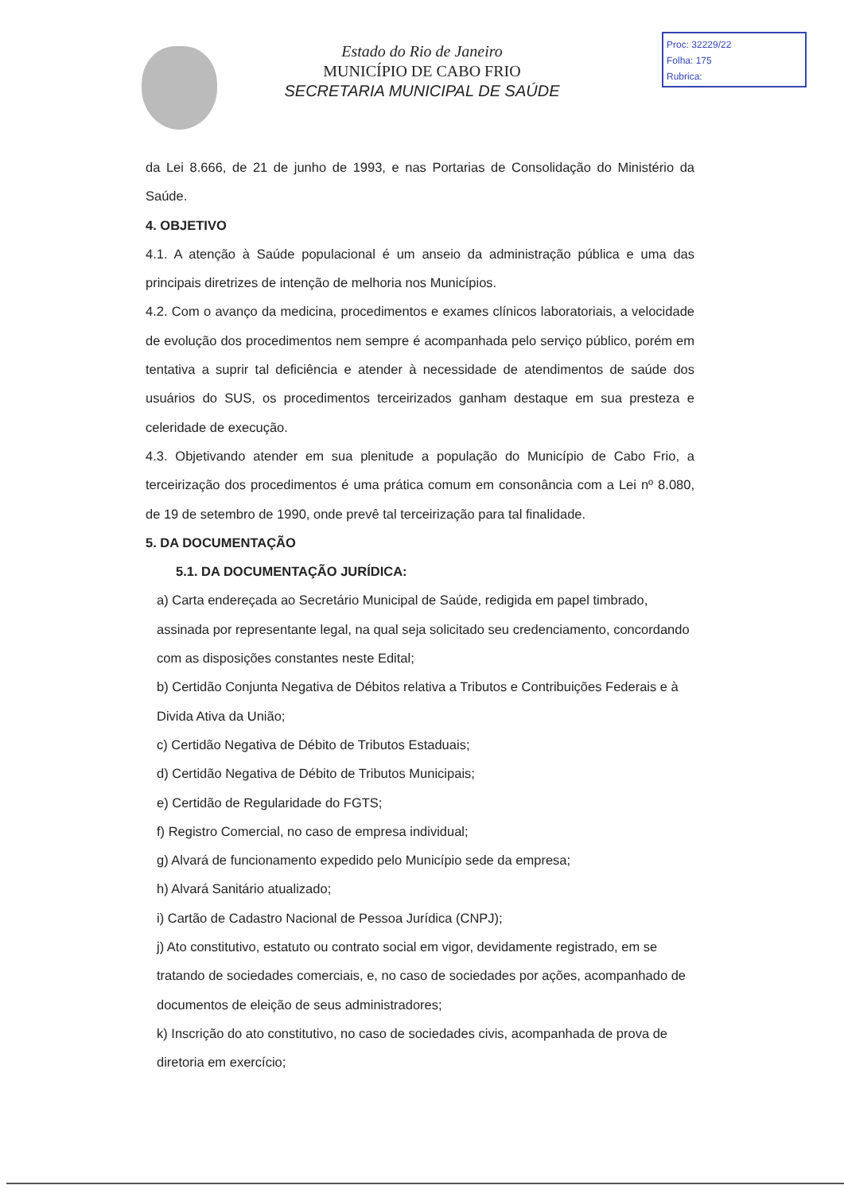Estado do Rio de Janeiro
MUNICÍPIO DE CABO FRIO
SECRETARIA MUNICIPAL DE SAÚDE
Proc: 32229/22
Folha: 175
Rubrica:
da Lei 8.666, de 21 de junho de 1993, e nas Portarias de Consolidação do Ministério da Saúde.
4. OBJETIVO
4.1. A atenção à Saúde populacional é um anseio da administração pública e uma das principais diretrizes de intenção de melhoria nos Municípios.
4.2. Com o avanço da medicina, procedimentos e exames clínicos laboratoriais, a velocidade de evolução dos procedimentos nem sempre é acompanhada pelo serviço público, porém em tentativa a suprir tal deficiência e atender à necessidade de atendimentos de saúde dos usuários do SUS, os procedimentos terceirizados ganham destaque em sua presteza e celeridade de execução.
4.3. Objetivando atender em sua plenitude a população do Município de Cabo Frio, a terceirização dos procedimentos é uma prática comum em consonância com a Lei nº 8.080, de 19 de setembro de 1990, onde prevê tal terceirização para tal finalidade.
5. DA DOCUMENTAÇÃO
5.1. DA DOCUMENTAÇÃO JURÍDICA:
a) Carta endereçada ao Secretário Municipal de Saúde, redigida em papel timbrado, assinada por representante legal, na qual seja solicitado seu credenciamento, concordando com as disposições constantes neste Edital;
b) Certidão Conjunta Negativa de Débitos relativa a Tributos e Contribuições Federais e à Divida Ativa da União;
c) Certidão Negativa de Débito de Tributos Estaduais;
d) Certidão Negativa de Débito de Tributos Municipais;
e) Certidão de Regularidade do FGTS;
f) Registro Comercial, no caso de empresa individual;
g) Alvará de funcionamento expedido pelo Município sede da empresa;
h) Alvará Sanitário atualizado;
i) Cartão de Cadastro Nacional de Pessoa Jurídica (CNPJ);
j) Ato constitutivo, estatuto ou contrato social em vigor, devidamente registrado, em se tratando de sociedades comerciais, e, no caso de sociedades por ações, acompanhado de documentos de eleição de seus administradores;
k) Inscrição do ato constitutivo, no caso de sociedades civis, acompanhada de prova de diretoria em exercício;